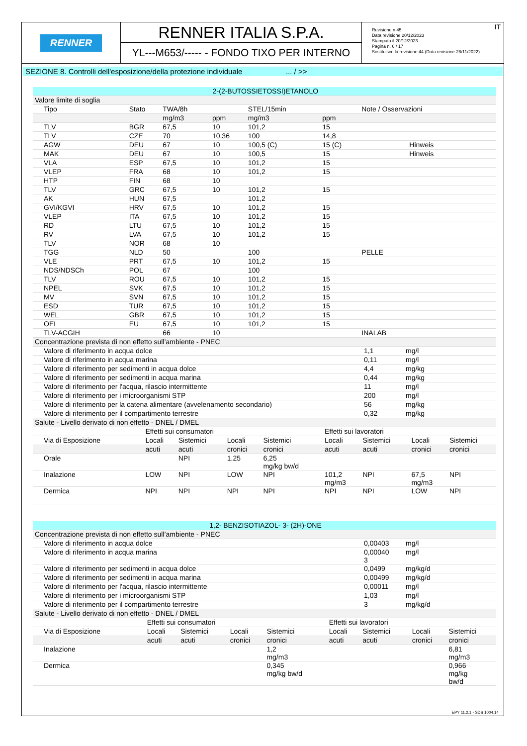RENNER
RENNER ITALIA S.P.A.
YL---M653/----- - FONDO TIXO PER INTERNO
IT Revisione n.45
Data revisione 20/12/2023
Stampata il 20/12/2023
Pagina n. 6 / 17
Sostituisce la revisione:44 (Data revisione 28/11/2022)
SEZIONE 8. Controlli dell'esposizione/della protezione individuale ... / >>
| 2-(2-BUTOSSIETOSSI)ETANOLO | | | | | | |
| Valore limite di soglia | | | | | | |
| Tipo | Stato | TWA/8h | | STEL/15min | | Note / Osservazioni |
| | | mg/m3 | ppm | mg/m3 | ppm | |
| TLV | BGR | 67,5 | 10 | 101,2 | 15 | |
| TLV | CZE | 70 | 10,36 | 100 | 14,8 | |
| AGW | DEU | 67 | 10 | 100,5 (C) | 15 (C) | Hinweis |
| MAK | DEU | 67 | 10 | 100,5 | 15 | Hinweis |
| VLA | ESP | 67,5 | 10 | 101,2 | 15 | |
| VLEP | FRA | 68 | 10 | 101,2 | 15 | |
| HTP | FIN | 68 | 10 | | | |
| TLV | GRC | 67,5 | 10 | 101,2 | 15 | |
| AK | HUN | 67,5 | | 101,2 | | |
| GVI/KGVI | HRV | 67,5 | 10 | 101,2 | 15 | |
| VLEP | ITA | 67,5 | 10 | 101,2 | 15 | |
| RD | LTU | 67,5 | 10 | 101,2 | 15 | |
| RV | LVA | 67,5 | 10 | 101,2 | 15 | |
| TLV | NOR | 68 | 10 | | | |
| TGG | NLD | 50 | | 100 | | PELLE |
| VLE | PRT | 67,5 | 10 | 101,2 | 15 | |
| NDS/NDSCh | POL | 67 | | 100 | | |
| TLV | ROU | 67,5 | 10 | 101,2 | 15 | |
| NPEL | SVK | 67,5 | 10 | 101,2 | 15 | |
| MV | SVN | 67,5 | 10 | 101,2 | 15 | |
| ESD | TUR | 67,5 | 10 | 101,2 | 15 | |
| WEL | GBR | 67,5 | 10 | 101,2 | 15 | |
| OEL | EU | 67,5 | 10 | 101,2 | 15 | |
| TLV-ACGIH | | 66 | 10 | | | INALAB |
| Concentrazione prevista di non effetto sull’ambiente - PNEC | | |
| Valore di riferimento in acqua dolce | 1,1 | mg/l |
| Valore di riferimento in acqua marina | 0,11 | mg/l |
| Valore di riferimento per sedimenti in acqua dolce | 4,4 | mg/kg |
| Valore di riferimento per sedimenti in acqua marina | 0,44 | mg/kg |
| Valore di riferimento per l'acqua, rilascio intermittente | 11 | mg/l |
| Valore di riferimento per i microorganismi STP | 200 | mg/l |
| Valore di riferimento per la catena alimentare (avvelenamento secondario) | 56 | mg/kg |
| Valore di riferimento per il compartimento terrestre | 0,32 | mg/kg |
| Salute - Livello derivato di non effetto - DNEL / DMEL | | | | | | | | |
| | Effetti sui consumatori | | | | Effetti sui lavoratori | | | |
| Via di Esposizione | Locali | Sistemici | Locali | Sistemici | Locali | Sistemici | Locali | Sistemici |
| | acuti | acuti | cronici | cronici | acuti | acuti | cronici | cronici |
| Orale | | NPI | 1,25 | 6,25 mg/kg bw/d | | | | |
| Inalazione | LOW | NPI | LOW | NPI | 101,2 mg/m3 | NPI | 67,5 mg/m3 | NPI |
| Dermica | NPI | NPI | NPI | NPI | NPI | NPI | LOW | NPI |
| 1,2- BENZISOTIAZOL- 3- (2H)-ONE | | |
| Concentrazione prevista di non effetto sull’ambiente - PNEC | | |
| Valore di riferimento in acqua dolce | 0,00403 | mg/l |
| Valore di riferimento in acqua marina | 0,00040 3 | mg/l |
| Valore di riferimento per sedimenti in acqua dolce | 0,0499 | mg/kg/d |
| Valore di riferimento per sedimenti in acqua marina | 0,00499 | mg/kg/d |
| Valore di riferimento per l'acqua, rilascio intermittente | 0,00011 | mg/l |
| Valore di riferimento per i microorganismi STP | 1,03 | mg/l |
| Valore di riferimento per il compartimento terrestre | 3 | mg/kg/d |
| Salute - Livello derivato di non effetto - DNEL / DMEL | | | | | | | | |
| | Effetti sui consumatori | | | | Effetti sui lavoratori | | | |
| Via di Esposizione | Locali | Sistemici | Locali | Sistemici | Locali | Sistemici | Locali | Sistemici |
| | acuti | acuti | cronici | cronici | acuti | acuti | cronici | cronici |
| Inalazione | | | | 1,2 mg/m3 | | | | 6,81 mg/m3 |
| Dermica | | | | 0,345 mg/kg bw/d | | | | 0,966 mg/kg bw/d |
EPY 11.2.1 - SDS 1004.14